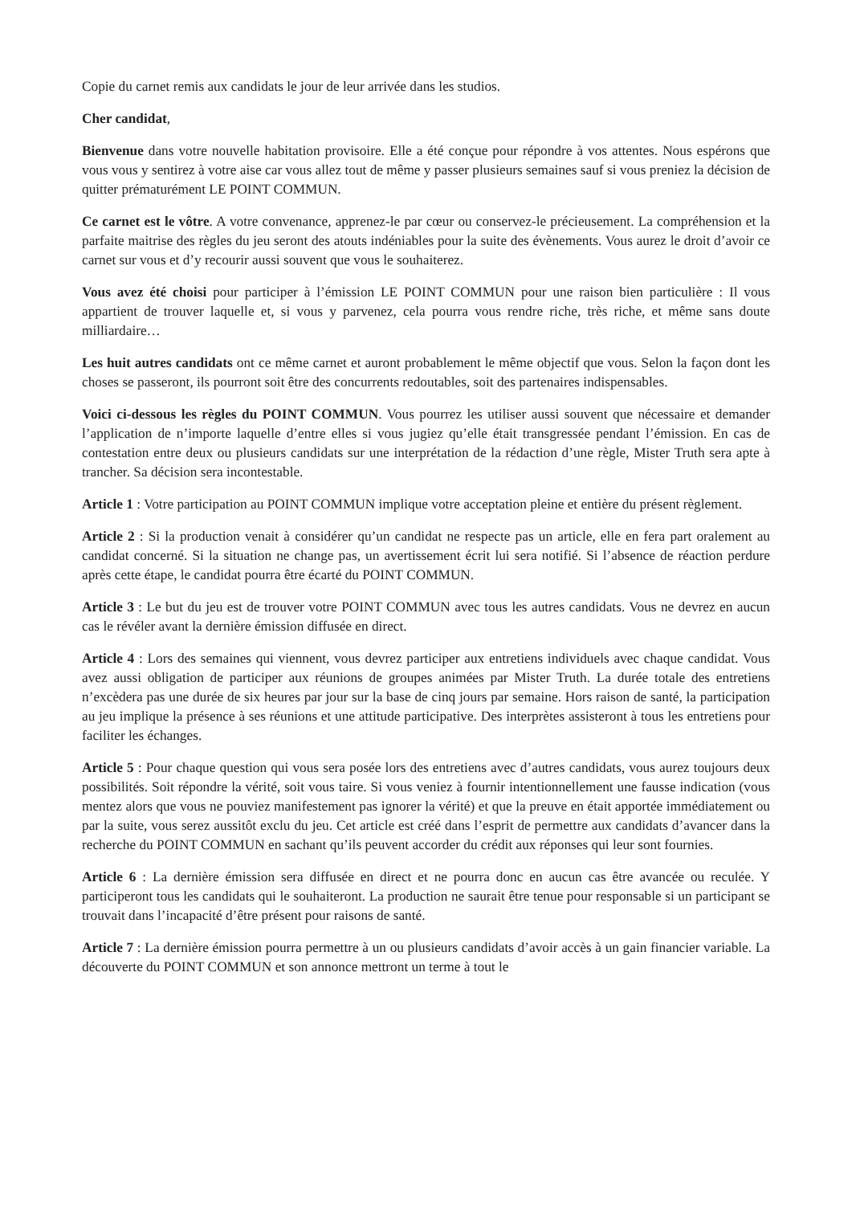Copie du carnet remis aux candidats le jour de leur arrivée dans les studios.
Cher candidat,
Bienvenue dans votre nouvelle habitation provisoire. Elle a été conçue pour répondre à vos attentes. Nous espérons que vous vous y sentirez à votre aise car vous allez tout de même y passer plusieurs semaines sauf si vous preniez la décision de quitter prématurément LE POINT COMMUN.
Ce carnet est le vôtre. A votre convenance, apprenez-le par cœur ou conservez-le précieusement. La compréhension et la parfaite maitrise des règles du jeu seront des atouts indéniables pour la suite des évènements. Vous aurez le droit d’avoir ce carnet sur vous et d’y recourir aussi souvent que vous le souhaiterez.
Vous avez été choisi pour participer à l’émission LE POINT COMMUN pour une raison bien particulière : Il vous appartient de trouver laquelle et, si vous y parvenez, cela pourra vous rendre riche, très riche, et même sans doute milliardaire…
Les huit autres candidats ont ce même carnet et auront probablement le même objectif que vous. Selon la façon dont les choses se passeront, ils pourront soit être des concurrents redoutables, soit des partenaires indispensables.
Voici ci-dessous les règles du POINT COMMUN. Vous pourrez les utiliser aussi souvent que nécessaire et demander l’application de n’importe laquelle d’entre elles si vous jugiez qu’elle était transgressée pendant l’émission. En cas de contestation entre deux ou plusieurs candidats sur une interprétation de la rédaction d’une règle, Mister Truth sera apte à trancher. Sa décision sera incontestable.
Article 1 : Votre participation au POINT COMMUN implique votre acceptation pleine et entière du présent règlement.
Article 2 : Si la production venait à considérer qu’un candidat ne respecte pas un article, elle en fera part oralement au candidat concerné. Si la situation ne change pas, un avertissement écrit lui sera notifié. Si l’absence de réaction perdure après cette étape, le candidat pourra être écarté du POINT COMMUN.
Article 3 : Le but du jeu est de trouver votre POINT COMMUN avec tous les autres candidats. Vous ne devrez en aucun cas le révéler avant la dernière émission diffusée en direct.
Article 4 : Lors des semaines qui viennent, vous devrez participer aux entretiens individuels avec chaque candidat. Vous avez aussi obligation de participer aux réunions de groupes animées par Mister Truth. La durée totale des entretiens n’excèdera pas une durée de six heures par jour sur la base de cinq jours par semaine. Hors raison de santé, la participation au jeu implique la présence à ses réunions et une attitude participative. Des interprètes assisteront à tous les entretiens pour faciliter les échanges.
Article 5 : Pour chaque question qui vous sera posée lors des entretiens avec d’autres candidats, vous aurez toujours deux possibilités. Soit répondre la vérité, soit vous taire. Si vous veniez à fournir intentionnellement une fausse indication (vous mentez alors que vous ne pouviez manifestement pas ignorer la vérité) et que la preuve en était apportée immédiatement ou par la suite, vous serez aussitôt exclu du jeu. Cet article est créé dans l’esprit de permettre aux candidats d’avancer dans la recherche du POINT COMMUN en sachant qu’ils peuvent accorder du crédit aux réponses qui leur sont fournies.
Article 6 : La dernière émission sera diffusée en direct et ne pourra donc en aucun cas être avancée ou reculée. Y participeront tous les candidats qui le souhaiteront. La production ne saurait être tenue pour responsable si un participant se trouvait dans l’incapacité d’être présent pour raisons de santé.
Article 7 : La dernière émission pourra permettre à un ou plusieurs candidats d’avoir accès à un gain financier variable. La découverte du POINT COMMUN et son annonce mettront un terme à tout le